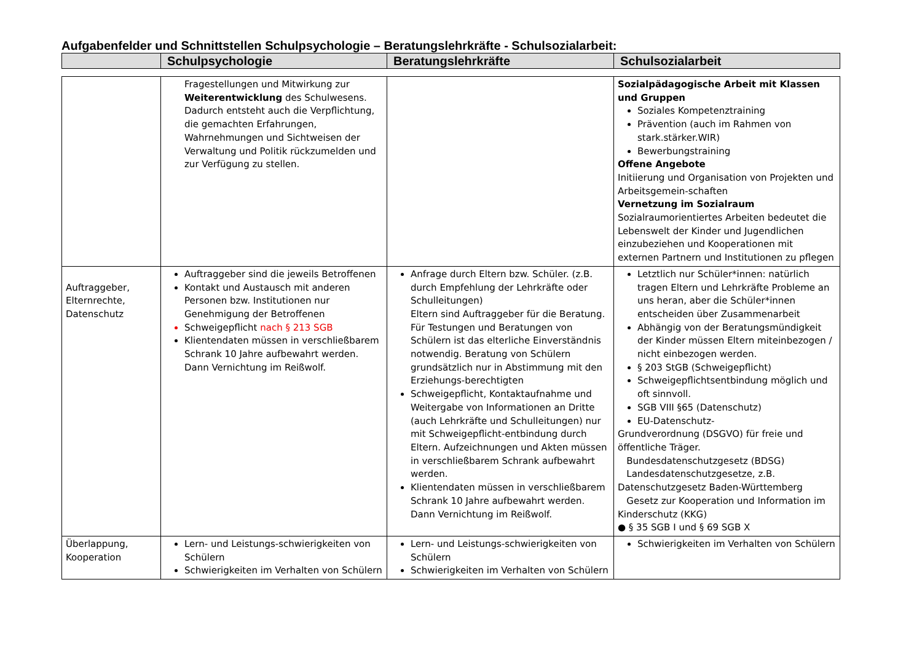Aufgabenfelder und Schnittstellen Schulpsychologie – Beratungslehrkräfte - Schulsozialarbeit:
| | Schulpsychologie | Beratungslehrkräfte | Schulsozialarbeit |
| --- | --- | --- | --- |
| | Fragestellungen und Mitwirkung zur Weiterentwicklung des Schulwesens. Dadurch entsteht auch die Verpflichtung, die gemachten Erfahrungen, Wahrnehmungen und Sichtweisen der Verwaltung und Politik rückzumelden und zur Verfügung zu stellen. | | Sozialpädagogische Arbeit mit Klassen und Gruppen Soziales Kompetenztraining Prävention (auch im Rahmen von stark.stärker.WIR) Bewerbungstraining Offene Angebote Initiierung und Organisation von Projekten und Arbeitsgemein-schaften Vernetzung im Sozialraum Sozialraumorientiertes Arbeiten bedeutet die Lebenswelt der Kinder und Jugendlichen einzubeziehen und Kooperationen mit externen Partnern und Institutionen zu pflegen |
| Auftraggeber, Elternrechte, Datenschutz | Auftraggeber sind die jeweils Betroffenen Kontakt und Austausch mit anderen Personen bzw. Institutionen nur Genehmigung der Betroffenen Schweigepflicht nach § 213 SGB Klientendaten müssen in verschließbarem Schrank 10 Jahre aufbewahrt werden. Dann Vernichtung im Reißwolf. | Anfrage durch Eltern bzw. Schüler. (z.B. durch Empfehlung der Lehrkräfte oder Schulleitungen) Eltern sind Auftraggeber für die Beratung. Für Testungen und Beratungen von Schülern ist das elterliche Einverständnis notwendig. Beratung von Schülern grundsätzlich nur in Abstimmung mit den Erziehungs-berechtigten Schweigepflicht, Kontaktaufnahme und Weitergabe von Informationen an Dritte (auch Lehrkräfte und Schulleitungen) nur mit Schweigepflicht-entbindung durch Eltern. Aufzeichnungen und Akten müssen in verschließbarem Schrank aufbewahrt werden. Klientendaten müssen in verschließbarem Schrank 10 Jahre aufbewahrt werden. Dann Vernichtung im Reißwolf. | Letztlich nur Schüler*innen: natürlich tragen Eltern und Lehrkräfte Probleme an uns heran, aber die Schüler*innen entscheiden über Zusammenarbeit Abhängig von der Beratungsmündigkeit der Kinder müssen Eltern miteinbezogen / nicht einbezogen werden. § 203 StGB (Schweigepflicht) Schweigepflichtsentbindung möglich und oft sinnvoll. SGB VIII §65 (Datenschutz) EU-Datenschutz- Grundverordnung (DSGVO) für freie und öffentliche Träger. Bundesdatenschutzgesetz (BDSG) Landesdatenschutzgesetze, z.B. Datenschutzgesetz Baden-Württemberg Gesetz zur Kooperation und Information im Kinderschutz (KKG) ● § 35 SGB I und § 69 SGB X |
| Überlappung, Kooperation | Lern- und Leistungs-schwierigkeiten von Schülern Schwierigkeiten im Verhalten von Schülern | Lern- und Leistungs-schwierigkeiten von Schülern Schwierigkeiten im Verhalten von Schülern | Schwierigkeiten im Verhalten von Schülern |